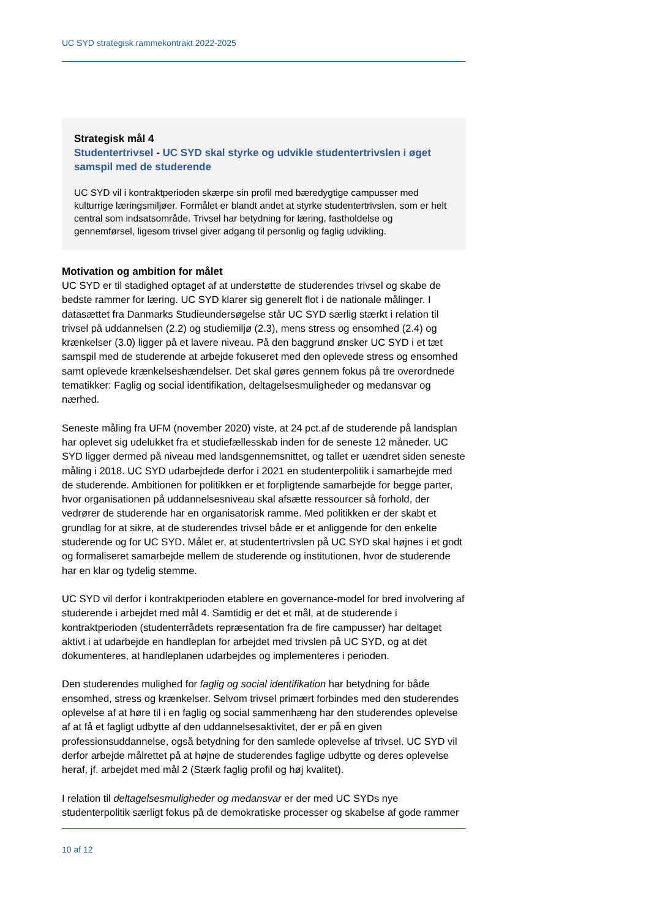UC SYD strategisk rammekontrakt 2022-2025
Strategisk mål 4
Studentertrivsel - UC SYD skal styrke og udvikle studentertrivslen i øget samspil med de studerende
UC SYD vil i kontraktperioden skærpe sin profil med bæredygtige campusser med kulturrige læringsmiljøer. Formålet er blandt andet at styrke studentertrivslen, som er helt central som indsatsområde. Trivsel har betydning for læring, fastholdelse og gennemførsel, ligesom trivsel giver adgang til personlig og faglig udvikling.
Motivation og ambition for målet
UC SYD er til stadighed optaget af at understøtte de studerendes trivsel og skabe de bedste rammer for læring. UC SYD klarer sig generelt flot i de nationale målinger. I datasættet fra Danmarks Studieundersøgelse står UC SYD særlig stærkt i relation til trivsel på uddannelsen (2.2) og studiemiljø (2.3), mens stress og ensomhed (2.4) og krænkelser (3.0) ligger på et lavere niveau. På den baggrund ønsker UC SYD i et tæt samspil med de studerende at arbejde fokuseret med den oplevede stress og ensomhed samt oplevede krænkelseshændelser. Det skal gøres gennem fokus på tre overordnede tematikker: Faglig og social identifikation, deltagelsesmuligheder og medansvar og nærhed.
Seneste måling fra UFM (november 2020) viste, at 24 pct.af de studerende på landsplan har oplevet sig udelukket fra et studiefællesskab inden for de seneste 12 måneder. UC SYD ligger dermed på niveau med landsgennemsnittet, og tallet er uændret siden seneste måling i 2018. UC SYD udarbejdede derfor i 2021 en studenterpolitik i samarbejde med de studerende. Ambitionen for politikken er et forpligtende samarbejde for begge parter, hvor organisationen på uddannelsesniveau skal afsætte ressourcer så forhold, der vedrører de studerende har en organisatorisk ramme. Med politikken er der skabt et grundlag for at sikre, at de studerendes trivsel både er et anliggende for den enkelte studerende og for UC SYD. Målet er, at studentertrivslen på UC SYD skal højnes i et godt og formaliseret samarbejde mellem de studerende og institutionen, hvor de studerende har en klar og tydelig stemme.
UC SYD vil derfor i kontraktperioden etablere en governance-model for bred involvering af studerende i arbejdet med mål 4. Samtidig er det et mål, at de studerende i kontraktperioden (studenterrådets repræsentation fra de fire campusser) har deltaget aktivt i at udarbejde en handleplan for arbejdet med trivslen på UC SYD, og at det dokumenteres, at handleplanen udarbejdes og implementeres i perioden.
Den studerendes mulighed for faglig og social identifikation har betydning for både ensomhed, stress og krænkelser. Selvom trivsel primært forbindes med den studerendes oplevelse af at høre til i en faglig og social sammenhæng har den studerendes oplevelse af at få et fagligt udbytte af den uddannelsesaktivitet, der er på en given professionsuddannelse, også betydning for den samlede oplevelse af trivsel. UC SYD vil derfor arbejde målrettet på at højne de studerendes faglige udbytte og deres oplevelse heraf, jf. arbejdet med mål 2 (Stærk faglig profil og høj kvalitet).
I relation til deltagelsesmuligheder og medansvar er der med UC SYDs nye studenterpolitik særligt fokus på de demokratiske processer og skabelse af gode rammer
10 af 12